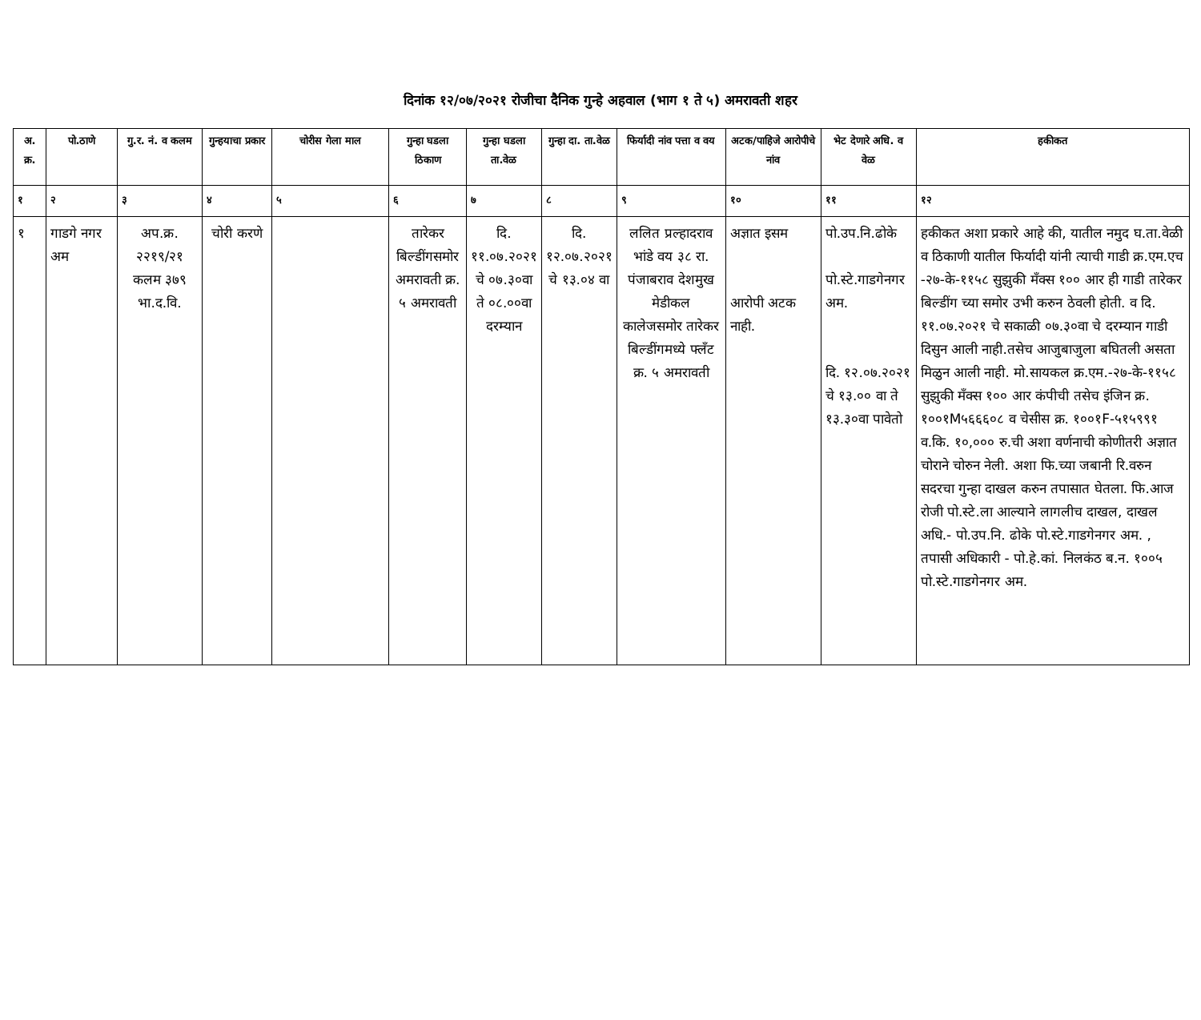दिनांक १२/०७/२०२१ रोजीचा दैनिक गुन्हे अहवाल (भाग १ ते ५) अमरावती शहर
| अ. क्र. | पो.ठाणे | गु.र. नं. व कलम | गुन्हयाचा प्रकार | चोरीस गेला माल | गुन्हा घडला ठिकाण | गुन्हा घडला ता.वेळ | गुन्हा दा. ता.वेळ | फिर्यादी नांव पत्ता व वय | अटक/पाहिजे आरोपीचे नांव | भेट देणारे अधि. व वेळ | हकीकत |
| --- | --- | --- | --- | --- | --- | --- | --- | --- | --- | --- | --- |
| १ | २ | ३ | ४ | ५ | ६ | ७ | ८ | ९ | १० | ११ | १२ |
| १ | गाडगे नगर अम | अप.क्र. २२१९/२१ कलम ३७९ भा.द.वि. | चोरी करणे | | तारेकर बिल्डींगसमोर अमरावती क्र. ५ अमरावती | दि. ११.०७.२०२१ चे ०७.३०वा ते ०८.००वा दरम्यान | दि. १२.०७.२०२१ चे १३.०४ वा | ललित प्रल्हादराव भांडे वय ३८ रा. पंजाबराव देशमुख मेडीकल कालेजसमोर तारेकर बिल्डींगमध्ये फ्लँट क्र. ५ अमरावती | अज्ञात इसम आरोपी अटक नाही. | पो.उप.नि.ढोके पो.स्टे.गाडगेनगर अम. दि. १२.०७.२०२१ चे १३.०० वा ते १३.३०वा पावेतो | हकीकत अशा प्रकारे आहे की, यातील नमुद घ.ता.वेळी व ठिकाणी यातील फिर्यादी यांनी त्याची गाडी क्र.एम.एच -२७-के-११५८ सुझुकी मँक्स १०० आर ही गाडी तारेकर बिल्डींग च्या समोर उभी करुन ठेवली होती. व दि. ११.०७.२०२१ चे सकाळी ०७.३०वा चे दरम्यान गाडी दिसुन आली नाही.तसेच आजुबाजुला बघितली असता मिळुन आली नाही. मो.सायकल क्र.एम.-२७-के-११५८ सुझुकी मँक्स १०० आर कंपीची तसेच इंजिन क्र. १००१M५६६६०८ व चेसीस क्र. १००१F-५१५९९१ व.कि. १०,००० रु.ची अशा वर्णनाची कोणीतरी अज्ञात चोराने चोरुन नेली. अशा फि.च्या जबानी रि.वरुन सदरचा गुन्हा दाखल करुन तपासात घेतला. फि.आज रोजी पो.स्टे.ला आल्याने लागलीच दाखल, दाखल अधि.- पो.उप.नि. ढोके पो.स्टे.गाडगेनगर अम. , तपासी अधिकारी - पो.हे.कां. निलकंठ ब.न. १००५ पो.स्टे.गाडगेनगर अम. |